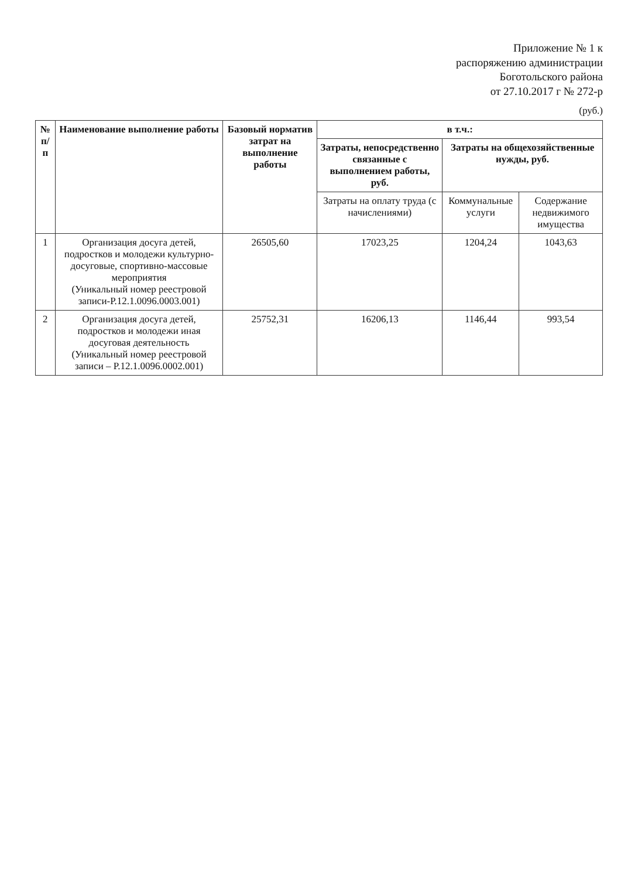Приложение № 1 к
распоряжению администрации
Боготольского района
от 27.10.2017 г № 272-р
(руб.)
| № п/п | Наименование выполнение работы | Базовый норматив затрат на выполнение работы | в т.ч.: | | |
| --- | --- | --- | --- | --- | --- |
| | | | Затраты, непосредственно связанные с выполнением работы, руб. | Затраты на общехозяйственные нужды, руб. | |
| | | | Затраты на оплату труда (с начислениями) | Коммунальные услуги | Содержание недвижимого имущества |
| 1 | Организация досуга детей, подростков и молодежи культурно-досуговые, спортивно-массовые мероприятия (Уникальный номер реестровой записи-Р.12.1.0096.0003.001) | 26505,60 | 17023,25 | 1204,24 | 1043,63 |
| 2 | Организация досуга детей, подростков и молодежи иная досуговая деятельность (Уникальный номер реестровой записи – Р.12.1.0096.0002.001) | 25752,31 | 16206,13 | 1146,44 | 993,54 |